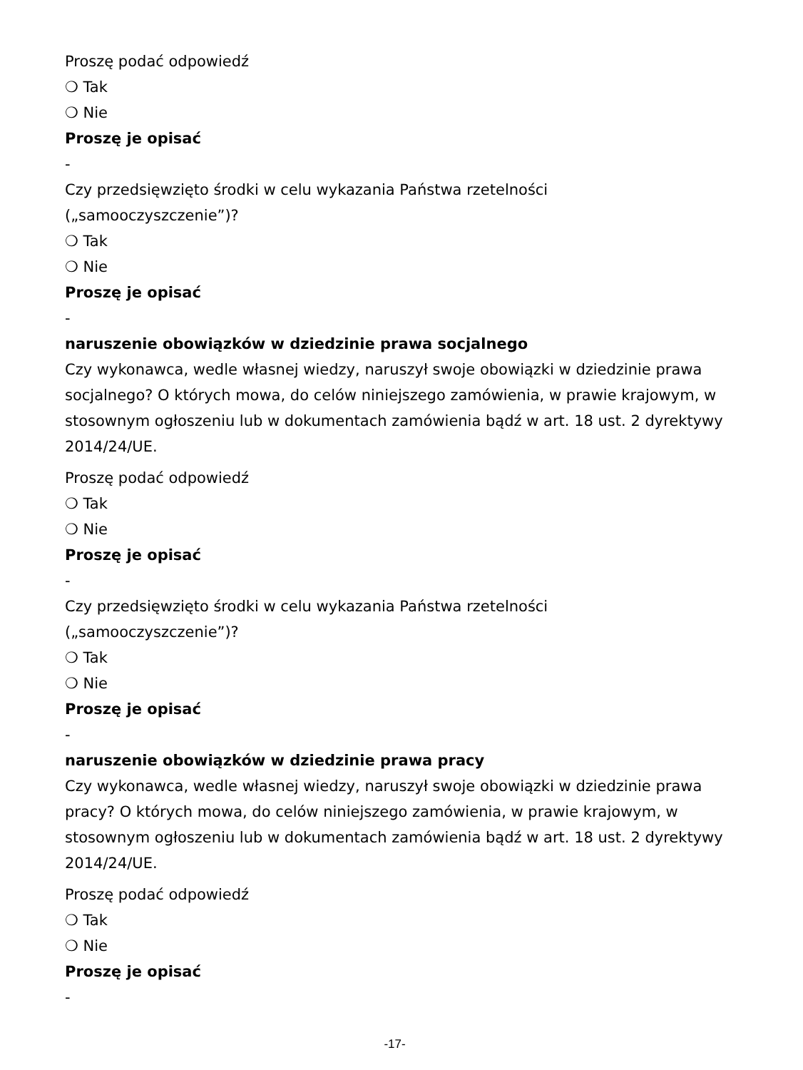Proszę podać odpowiedź
❍ Tak
❍ Nie
Proszę je opisać
-
Czy przedsięwzięto środki w celu wykazania Państwa rzetelności („samooczyszczenie”)?
❍ Tak
❍ Nie
Proszę je opisać
-
naruszenie obowiązków w dziedzinie prawa socjalnego
Czy wykonawca, wedle własnej wiedzy, naruszył swoje obowiązki w dziedzinie prawa socjalnego? O których mowa, do celów niniejszego zamówienia, w prawie krajowym, w stosownym ogłoszeniu lub w dokumentach zamówienia bądź w art. 18 ust. 2 dyrektywy 2014/24/UE.
Proszę podać odpowiedź
❍ Tak
❍ Nie
Proszę je opisać
-
Czy przedsięwzięto środki w celu wykazania Państwa rzetelności („samooczyszczenie”)?
❍ Tak
❍ Nie
Proszę je opisać
-
naruszenie obowiązków w dziedzinie prawa pracy
Czy wykonawca, wedle własnej wiedzy, naruszył swoje obowiązki w dziedzinie prawa pracy? O których mowa, do celów niniejszego zamówienia, w prawie krajowym, w stosownym ogłoszeniu lub w dokumentach zamówienia bądź w art. 18 ust. 2 dyrektywy 2014/24/UE.
Proszę podać odpowiedź
❍ Tak
❍ Nie
Proszę je opisać
-
-17-